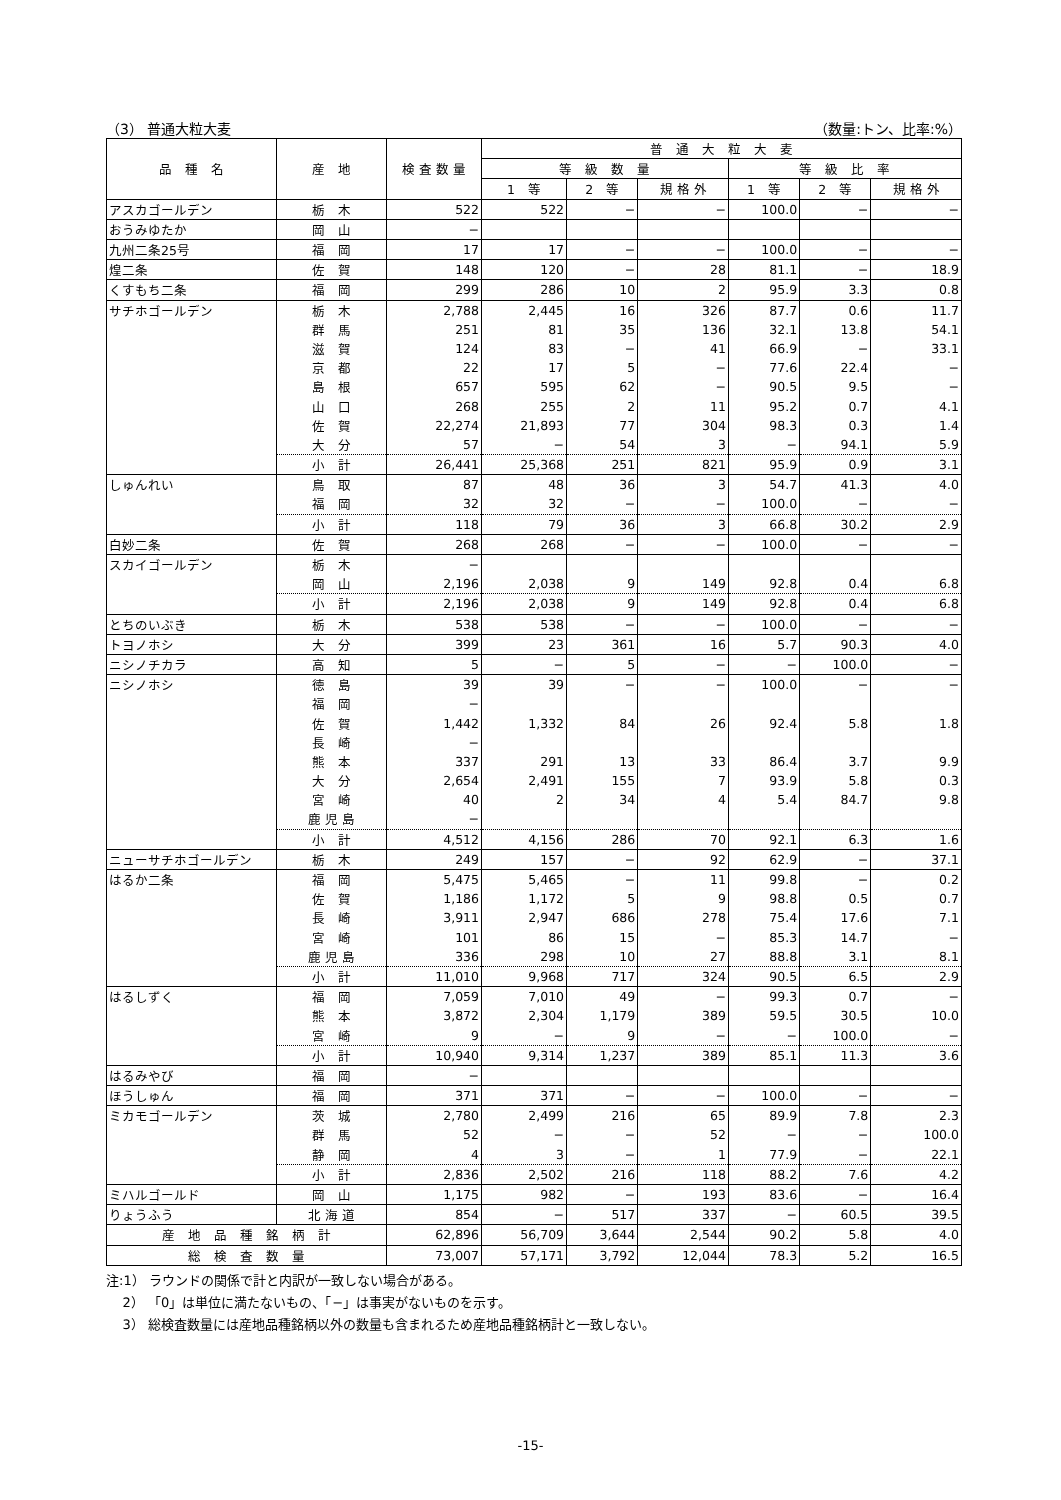（3） 普通大粒大麦 （数量:トン、比率:%）
| 品 種 名 | 産 地 | 検 査 数 量 | 普 通 大 粒 大 麦 | | | | | |
| --- | --- | --- | --- | --- | --- | --- | --- | --- |
| | | | 等 級 数 量 | | | 等 級 比 率 | | |
| | | | 1 等 | 2 等 | 規 格 外 | 1 等 | 2 等 | 規 格 外 |
| アスカゴールデン | 栃 木 | 522 | 522 | − | − | 100.0 | − | − |
| おうみゆたか | 岡 山 | − | | | | | | |
| 九州二条25号 | 福 岡 | 17 | 17 | − | − | 100.0 | − | − |
| 煌二条 | 佐 賀 | 148 | 120 | − | 28 | 81.1 | − | 18.9 |
| くすもち二条 | 福 岡 | 299 | 286 | 10 | 2 | 95.9 | 3.3 | 0.8 |
| サチホゴールデン | 栃 木 | 2,788 | 2,445 | 16 | 326 | 87.7 | 0.6 | 11.7 |
| | 群 馬 | 251 | 81 | 35 | 136 | 32.1 | 13.8 | 54.1 |
| | 滋 賀 | 124 | 83 | − | 41 | 66.9 | − | 33.1 |
| | 京 都 | 22 | 17 | 5 | − | 77.6 | 22.4 | − |
| | 島 根 | 657 | 595 | 62 | − | 90.5 | 9.5 | − |
| | 山 口 | 268 | 255 | 2 | 11 | 95.2 | 0.7 | 4.1 |
| | 佐 賀 | 22,274 | 21,893 | 77 | 304 | 98.3 | 0.3 | 1.4 |
| | 大 分 | 57 | − | 54 | 3 | − | 94.1 | 5.9 |
| | 小 計 | 26,441 | 25,368 | 251 | 821 | 95.9 | 0.9 | 3.1 |
| しゅんれい | 鳥 取 | 87 | 48 | 36 | 3 | 54.7 | 41.3 | 4.0 |
| | 福 岡 | 32 | 32 | − | − | 100.0 | − | − |
| | 小 計 | 118 | 79 | 36 | 3 | 66.8 | 30.2 | 2.9 |
| 白妙二条 | 佐 賀 | 268 | 268 | − | − | 100.0 | − | − |
| スカイゴールデン | 栃 木 | − | | | | | | |
| | 岡 山 | 2,196 | 2,038 | 9 | 149 | 92.8 | 0.4 | 6.8 |
| | 小 計 | 2,196 | 2,038 | 9 | 149 | 92.8 | 0.4 | 6.8 |
| とちのいぶき | 栃 木 | 538 | 538 | − | − | 100.0 | − | − |
| トヨノホシ | 大 分 | 399 | 23 | 361 | 16 | 5.7 | 90.3 | 4.0 |
| ニシノチカラ | 高 知 | 5 | − | 5 | − | − | 100.0 | − |
| ニシノホシ | 徳 島 | 39 | 39 | − | − | 100.0 | − | − |
| | 福 岡 | − | | | | | | |
| | 佐 賀 | 1,442 | 1,332 | 84 | 26 | 92.4 | 5.8 | 1.8 |
| | 長 崎 | − | | | | | | |
| | 熊 本 | 337 | 291 | 13 | 33 | 86.4 | 3.7 | 9.9 |
| | 大 分 | 2,654 | 2,491 | 155 | 7 | 93.9 | 5.8 | 0.3 |
| | 宮 崎 | 40 | 2 | 34 | 4 | 5.4 | 84.7 | 9.8 |
| | 鹿 児 島 | − | | | | | | |
| | 小 計 | 4,512 | 4,156 | 286 | 70 | 92.1 | 6.3 | 1.6 |
| ニューサチホゴールデン | 栃 木 | 249 | 157 | − | 92 | 62.9 | − | 37.1 |
| はるか二条 | 福 岡 | 5,475 | 5,465 | − | 11 | 99.8 | − | 0.2 |
| | 佐 賀 | 1,186 | 1,172 | 5 | 9 | 98.8 | 0.5 | 0.7 |
| | 長 崎 | 3,911 | 2,947 | 686 | 278 | 75.4 | 17.6 | 7.1 |
| | 宮 崎 | 101 | 86 | 15 | − | 85.3 | 14.7 | − |
| | 鹿 児 島 | 336 | 298 | 10 | 27 | 88.8 | 3.1 | 8.1 |
| | 小 計 | 11,010 | 9,968 | 717 | 324 | 90.5 | 6.5 | 2.9 |
| はるしずく | 福 岡 | 7,059 | 7,010 | 49 | − | 99.3 | 0.7 | − |
| | 熊 本 | 3,872 | 2,304 | 1,179 | 389 | 59.5 | 30.5 | 10.0 |
| | 宮 崎 | 9 | − | 9 | − | − | 100.0 | − |
| | 小 計 | 10,940 | 9,314 | 1,237 | 389 | 85.1 | 11.3 | 3.6 |
| はるみやび | 福 岡 | − | | | | | | |
| ほうしゅん | 福 岡 | 371 | 371 | − | − | 100.0 | − | − |
| ミカモゴールデン | 茨 城 | 2,780 | 2,499 | 216 | 65 | 89.9 | 7.8 | 2.3 |
| | 群 馬 | 52 | − | − | 52 | − | − | 100.0 |
| | 静 岡 | 4 | 3 | − | 1 | 77.9 | − | 22.1 |
| | 小 計 | 2,836 | 2,502 | 216 | 118 | 88.2 | 7.6 | 4.2 |
| ミハルゴールド | 岡 山 | 1,175 | 982 | − | 193 | 83.6 | − | 16.4 |
| りょうふう | 北 海 道 | 854 | − | 517 | 337 | − | 60.5 | 39.5 |
| 産 地 品 種 銘 柄 計 | | 62,896 | 56,709 | 3,644 | 2,544 | 90.2 | 5.8 | 4.0 |
| 総 検 査 数 量 | | 73,007 | 57,171 | 3,792 | 12,044 | 78.3 | 5.2 | 16.5 |
注:1） ラウンドの関係で計と内訳が一致しない場合がある。
2） 「0」は単位に満たないもの、「−」は事実がないものを示す。
3） 総検査数量には産地品種銘柄以外の数量も含まれるため産地品種銘柄計と一致しない。
-15-